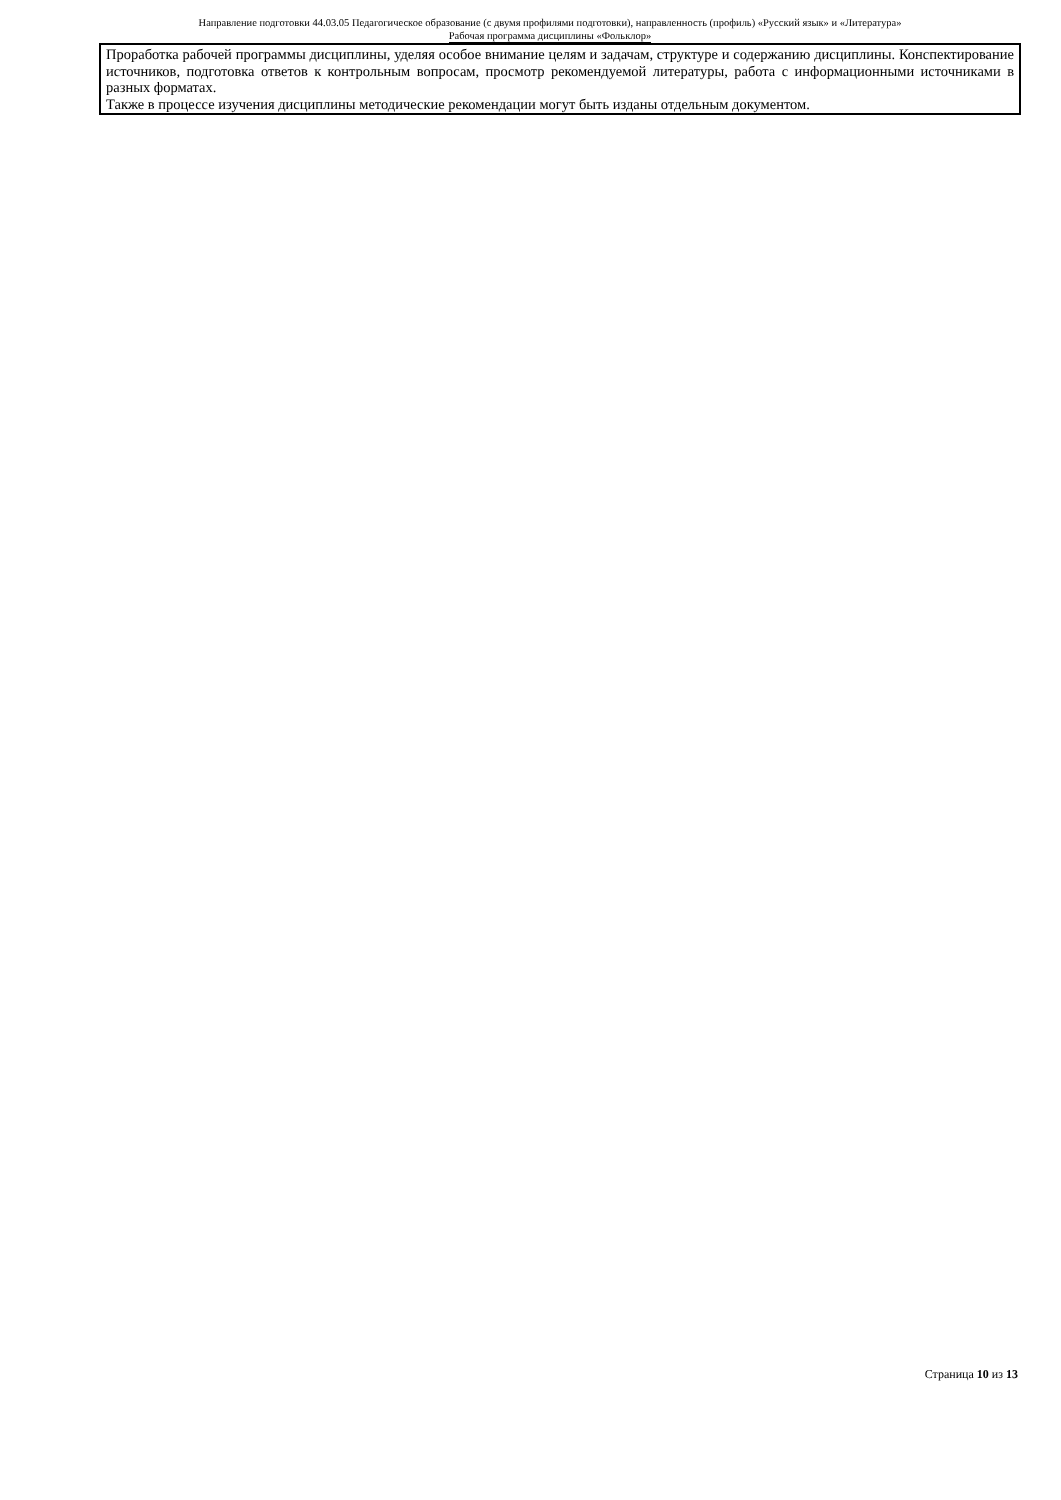Направление подготовки 44.03.05 Педагогическое образование (с двумя профилями подготовки), направленность (профиль) «Русский язык» и «Литература»
Рабочая программа дисциплины «Фольклор»
| Проработка рабочей программы дисциплины, уделяя особое внимание целям и задачам, структуре и содержанию дисциплины. Конспектирование источников, подготовка ответов к контрольным вопросам, просмотр рекомендуемой литературы, работа с информационными источниками в разных форматах. Также в процессе изучения дисциплины методические рекомендации могут быть изданы отдельным документом. |
Страница 10 из 13